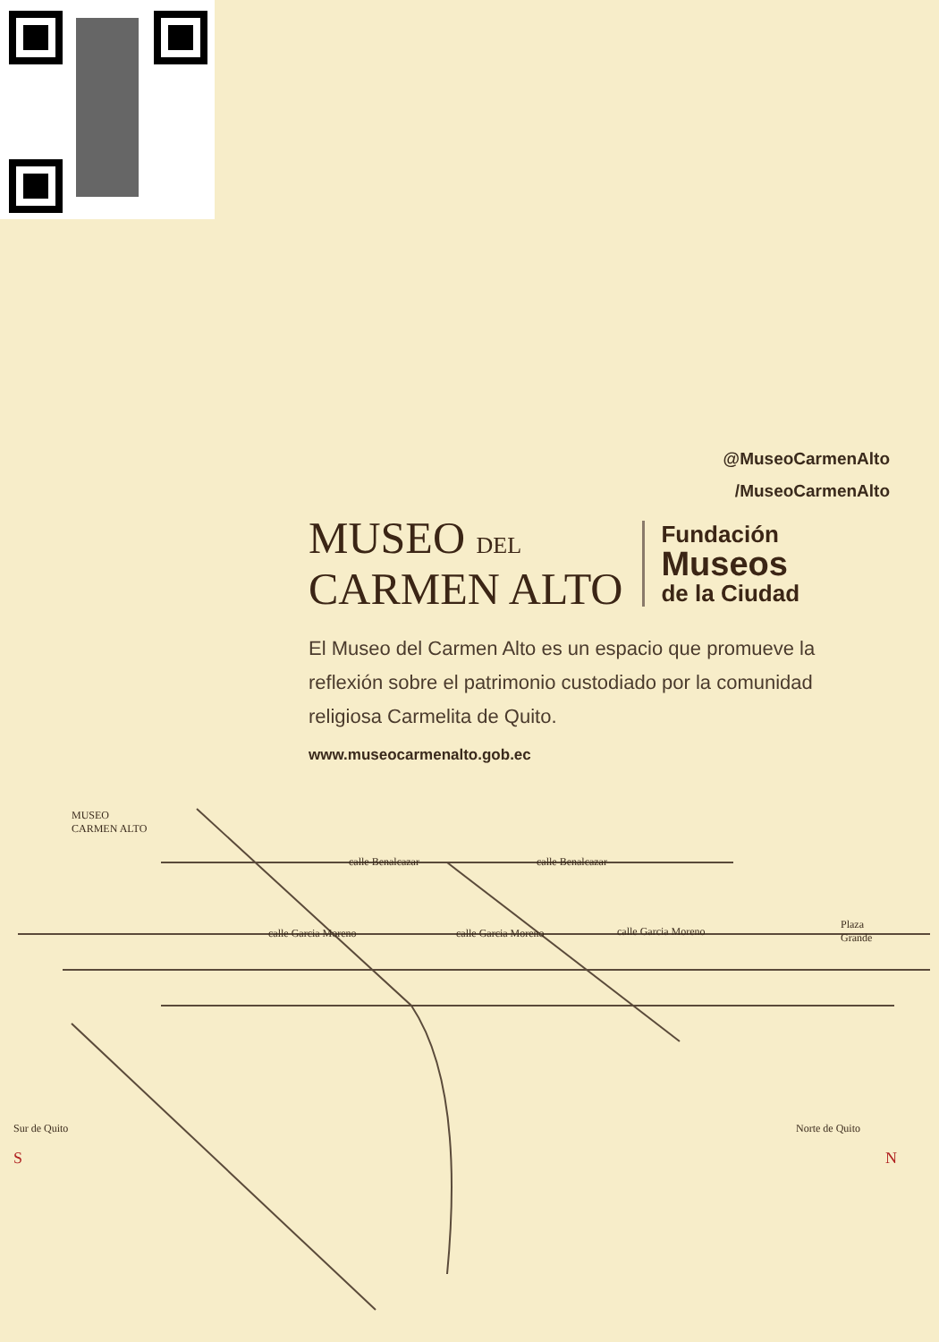@MuseoCarmenAlto
/MuseoCarmenAlto
MUSEO DEL
CARMEN ALTO
Fundación
Museos
de la Ciudad
El Museo del Carmen Alto es un espacio que promueve la reflexión sobre el patrimonio custodiado por la comunidad religiosa Carmelita de Quito.
www.museocarmenalto.gob.ec
MUSEO
CARMEN ALTO
calle Benalcazar calle Benalcazar
calle Garcia Moreno calle Garcia Moreno calle Garcia Moreno
Plaza
Grande
Sur de Quito
S
Norte de Quito
N